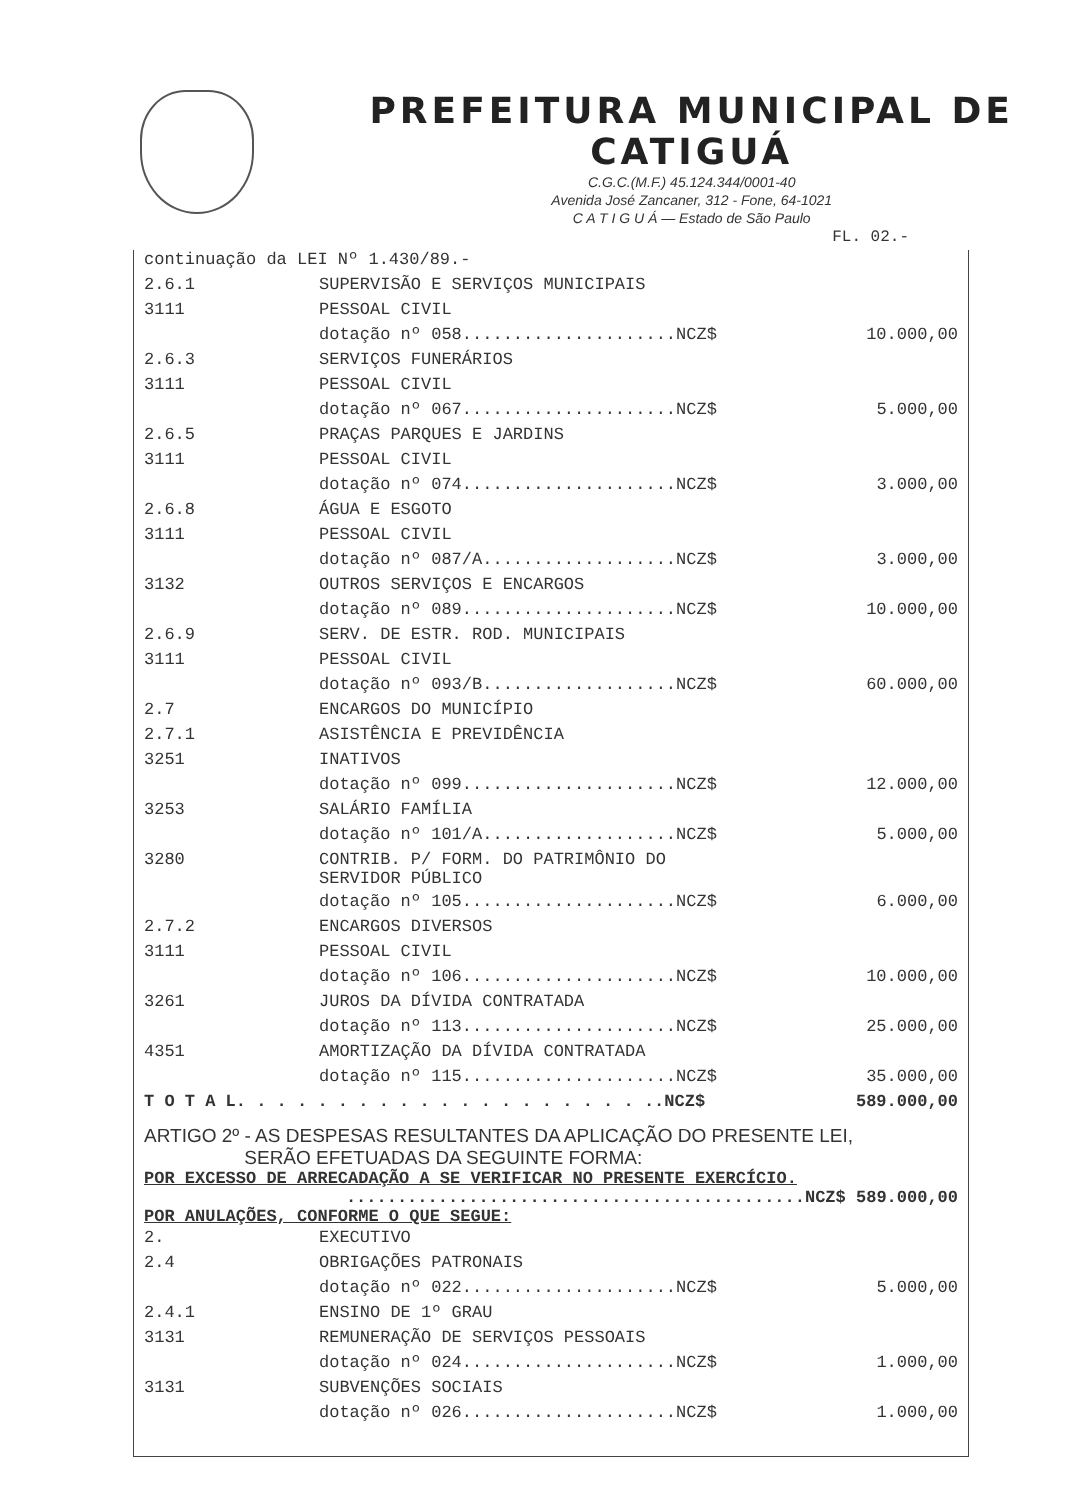PREFEITURA MUNICIPAL DE CATIGUÁ
C.G.C.(M.F.) 45.124.344/0001-40
Avenida José Zancaner, 312 - Fone, 64-1021
C A T I G U Á — Estado de São Paulo
FL. 02.-
continuação da LEI Nº 1.430/89.-
| 2.6.1 | SUPERVISÃO E SERVIÇOS MUNICIPAIS | |
| 3111 | PESSOAL CIVIL | |
| | dotação nº 058.....................NCZ$ | 10.000,00 |
| 2.6.3 | SERVIÇOS FUNERÁRIOS | |
| 3111 | PESSOAL CIVIL | |
| | dotação nº 067.....................NCZ$ | 5.000,00 |
| 2.6.5 | PRAÇAS PARQUES E JARDINS | |
| 3111 | PESSOAL CIVIL | |
| | dotação nº 074.....................NCZ$ | 3.000,00 |
| 2.6.8 | ÁGUA E ESGOTO | |
| 3111 | PESSOAL CIVIL | |
| | dotação nº 087/A...................NCZ$ | 3.000,00 |
| 3132 | OUTROS SERVIÇOS E ENCARGOS | |
| | dotação nº 089.....................NCZ$ | 10.000,00 |
| 2.6.9 | SERV. DE ESTR. ROD. MUNICIPAIS | |
| 3111 | PESSOAL CIVIL | |
| | dotação nº 093/B...................NCZ$ | 60.000,00 |
| 2.7 | ENCARGOS DO MUNICÍPIO | |
| 2.7.1 | ASISTÊNCIA E PREVIDÊNCIA | |
| 3251 | INATIVOS | |
| | dotação nº 099.....................NCZ$ | 12.000,00 |
| 3253 | SALÁRIO FAMÍLIA | |
| | dotação nº 101/A...................NCZ$ | 5.000,00 |
| 3280 | CONTRIB. P/ FORM. DO PATRIMÔNIO DO SERVIDOR PÚBLICO | |
| | dotação nº 105.....................NCZ$ | 6.000,00 |
| 2.7.2 | ENCARGOS DIVERSOS | |
| 3111 | PESSOAL CIVIL | |
| | dotação nº 106.....................NCZ$ | 10.000,00 |
| 3261 | JUROS DA DÍVIDA CONTRATADA | |
| | dotação nº 113.....................NCZ$ | 25.000,00 |
| 4351 | AMORTIZAÇÃO DA DÍVIDA CONTRATADA | |
| | dotação nº 115.....................NCZ$ | 35.000,00 |
| T O T A L. . . . . . . . . . . . . . . . . . . . ..NCZ$ | | 589.000,00 |
ARTIGO 2º - AS DESPESAS RESULTANTES DA APLICAÇÃO DO PRESENTE LEI,
SERÃO EFETUADAS DA SEGUINTE FORMA:
POR EXCESSO DE ARRECADAÇÃO A SE VERIFICAR NO PRESENTE EXERCÍCIO.
.............................................NCZ$ 589.000,00
POR ANULAÇÕES, CONFORME O QUE SEGUE:
| 2. | EXECUTIVO | |
| 2.4 | OBRIGAÇÕES PATRONAIS | |
| | dotação nº 022.....................NCZ$ | 5.000,00 |
| 2.4.1 | ENSINO DE 1º GRAU | |
| 3131 | REMUNERAÇÃO DE SERVIÇOS PESSOAIS | |
| | dotação nº 024.....................NCZ$ | 1.000,00 |
| 3131 | SUBVENÇÕES SOCIAIS | |
| | dotação nº 026.....................NCZ$ | 1.000,00 |